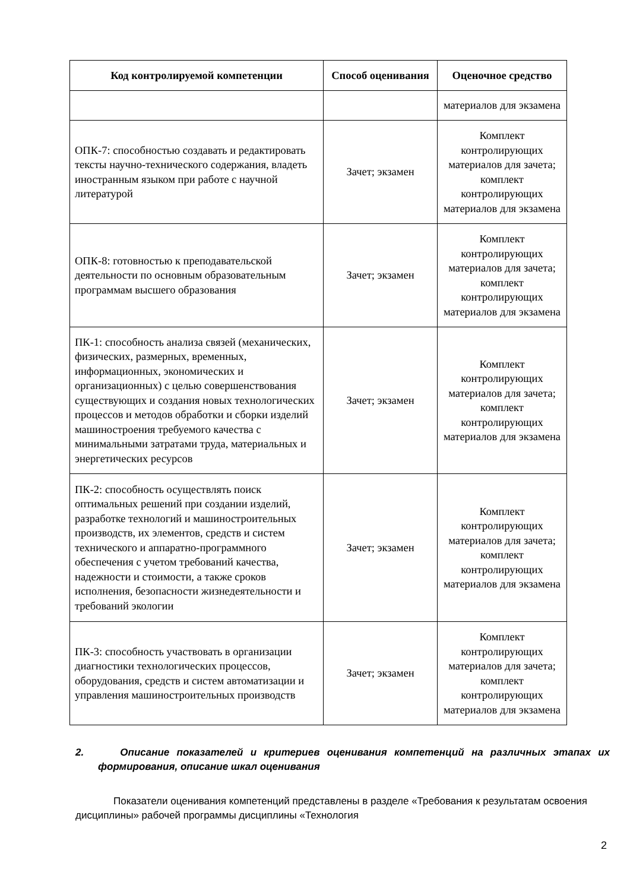| Код контролируемой компетенции | Способ оценивания | Оценочное средство |
| --- | --- | --- |
| | | материалов для экзамена |
| ОПК-7: способностью создавать и редактировать тексты научно-технического содержания, владеть иностранным языком при работе с научной литературой | Зачет; экзамен | Комплект контролирующих материалов для зачета; комплект контролирующих материалов для экзамена |
| ОПК-8: готовностью к преподавательской деятельности по основным образовательным программам высшего образования | Зачет; экзамен | Комплект контролирующих материалов для зачета; комплект контролирующих материалов для экзамена |
| ПК-1: способность анализа связей (механических, физических, размерных, временных, информационных, экономических и организационных) с целью совершенствования существующих и создания новых технологических процессов и методов обработки и сборки изделий машиностроения требуемого качества с минимальными затратами труда, материальных и энергетических ресурсов | Зачет; экзамен | Комплект контролирующих материалов для зачета; комплект контролирующих материалов для экзамена |
| ПК-2: способность осуществлять поиск оптимальных решений при создании изделий, разработке технологий и машиностроительных производств, их элементов, средств и систем технического и аппаратно-программного обеспечения с учетом требований качества, надежности и стоимости, а также сроков исполнения, безопасности жизнедеятельности и требований экологии | Зачет; экзамен | Комплект контролирующих материалов для зачета; комплект контролирующих материалов для экзамена |
| ПК-3: способность участвовать в организации диагностики технологических процессов, оборудования, средств и систем автоматизации и управления машиностроительных производств | Зачет; экзамен | Комплект контролирующих материалов для зачета; комплект контролирующих материалов для экзамена |
2. Описание показателей и критериев оценивания компетенций на различных этапах их формирования, описание шкал оценивания
Показатели оценивания компетенций представлены в разделе «Требования к результатам освоения дисциплины» рабочей программы дисциплины «Технология
2